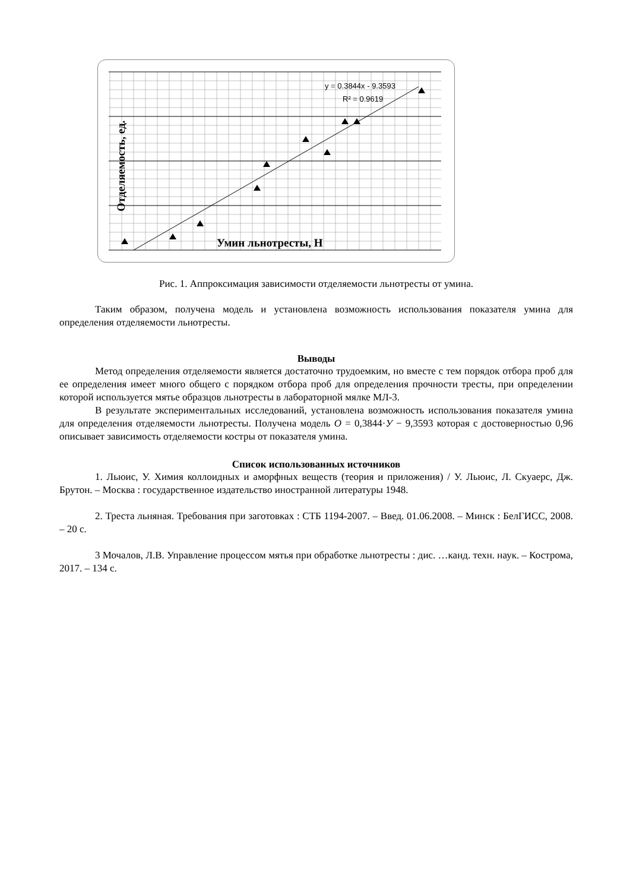y = 0.3844x - 9.3593
R² = 0.9619
Умин льнотресты, Н
Отделяемость, ед.
Рис. 1. Аппроксимация зависимости отделяемости льнотресты от умина.
Таким образом, получена модель и установлена возможность использования показателя умина для определения отделяемости льнотресты.
Выводы
Метод определения отделяемости является достаточно трудоемким, но вместе с тем порядок отбора проб для ее определения имеет много общего с порядком отбора проб для определения прочности тресты, при определении которой используется мятье образцов льнотресты в лабораторной мялке МЛ-3.
В результате экспериментальных исследований, установлена возможность использования показателя умина для определения отделяемости льнотресты. Получена модель О = 0,3844·У − 9,3593 которая с достоверностью 0,96 описывает зависимость отделяемости костры от показателя умина.
Список использованных источников
1. Льюис, У. Химия коллоидных и аморфных веществ (теория и приложения) / У. Льюис, Л. Скуаерс, Дж. Брутон. – Москва : государственное издательство иностранной литературы 1948.
2. Треста льняная. Требования при заготовках : СТБ 1194-2007. – Введ. 01.06.2008. – Минск : БелГИСС, 2008. – 20 с.
3 Мочалов, Л.В. Управление процессом мятья при обработке льнотресты : дис. …канд. техн. наук. – Кострома, 2017. – 134 с.